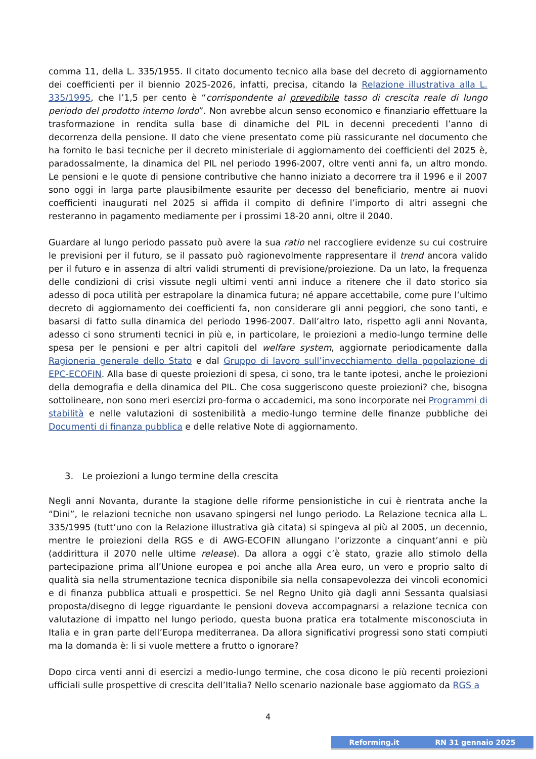comma 11, della L. 335/1955. Il citato documento tecnico alla base del decreto di aggiornamento dei coefficienti per il biennio 2025-2026, infatti, precisa, citando la Relazione illustrativa alla L. 335/1995, che l’1,5 per cento è “corrispondente al prevedibile tasso di crescita reale di lungo periodo del prodotto interno lordo”. Non avrebbe alcun senso economico e finanziario effettuare la trasformazione in rendita sulla base di dinamiche del PIL in decenni precedenti l’anno di decorrenza della pensione. Il dato che viene presentato come più rassicurante nel documento che ha fornito le basi tecniche per il decreto ministeriale di aggiornamento dei coefficienti del 2025 è, paradossalmente, la dinamica del PIL nel periodo 1996-2007, oltre venti anni fa, un altro mondo. Le pensioni e le quote di pensione contributive che hanno iniziato a decorrere tra il 1996 e il 2007 sono oggi in larga parte plausibilmente esaurite per decesso del beneficiario, mentre ai nuovi coefficienti inaugurati nel 2025 si affida il compito di definire l’importo di altri assegni che resteranno in pagamento mediamente per i prossimi 18-20 anni, oltre il 2040.
Guardare al lungo periodo passato può avere la sua ratio nel raccogliere evidenze su cui costruire le previsioni per il futuro, se il passato può ragionevolmente rappresentare il trend ancora valido per il futuro e in assenza di altri validi strumenti di previsione/proiezione. Da un lato, la frequenza delle condizioni di crisi vissute negli ultimi venti anni induce a ritenere che il dato storico sia adesso di poca utilità per estrapolare la dinamica futura; né appare accettabile, come pure l’ultimo decreto di aggiornamento dei coefficienti fa, non considerare gli anni peggiori, che sono tanti, e basarsi di fatto sulla dinamica del periodo 1996-2007. Dall’altro lato, rispetto agli anni Novanta, adesso ci sono strumenti tecnici in più e, in particolare, le proiezioni a medio-lungo termine delle spesa per le pensioni e per altri capitoli del welfare system, aggiornate periodicamente dalla Ragioneria generale dello Stato e dal Gruppo di lavoro sull’invecchiamento della popolazione di EPC-ECOFIN. Alla base di queste proiezioni di spesa, ci sono, tra le tante ipotesi, anche le proiezioni della demografia e della dinamica del PIL. Che cosa suggeriscono queste proiezioni? che, bisogna sottolineare, non sono meri esercizi pro-forma o accademici, ma sono incorporate nei Programmi di stabilità e nelle valutazioni di sostenibilità a medio-lungo termine delle finanze pubbliche dei Documenti di finanza pubblica e delle relative Note di aggiornamento.
3. Le proiezioni a lungo termine della crescita
Negli anni Novanta, durante la stagione delle riforme pensionistiche in cui è rientrata anche la “Dini”, le relazioni tecniche non usavano spingersi nel lungo periodo. La Relazione tecnica alla L. 335/1995 (tutt’uno con la Relazione illustrativa già citata) si spingeva al più al 2005, un decennio, mentre le proiezioni della RGS e di AWG-ECOFIN allungano l’orizzonte a cinquant’anni e più (addirittura il 2070 nelle ultime release). Da allora a oggi c’è stato, grazie allo stimolo della partecipazione prima all’Unione europea e poi anche alla Area euro, un vero e proprio salto di qualità sia nella strumentazione tecnica disponibile sia nella consapevolezza dei vincoli economici e di finanza pubblica attuali e prospettici. Se nel Regno Unito già dagli anni Sessanta qualsiasi proposta/disegno di legge riguardante le pensioni doveva accompagnarsi a relazione tecnica con valutazione di impatto nel lungo periodo, questa buona pratica era totalmente misconosciuta in Italia e in gran parte dell’Europa mediterranea. Da allora significativi progressi sono stati compiuti ma la domanda è: li si vuole mettere a frutto o ignorare?
Dopo circa venti anni di esercizi a medio-lungo termine, che cosa dicono le più recenti proiezioni ufficiali sulle prospettive di crescita dell’Italia? Nello scenario nazionale base aggiornato da RGS a
4
Reforming.it RN 31 gennaio 2025